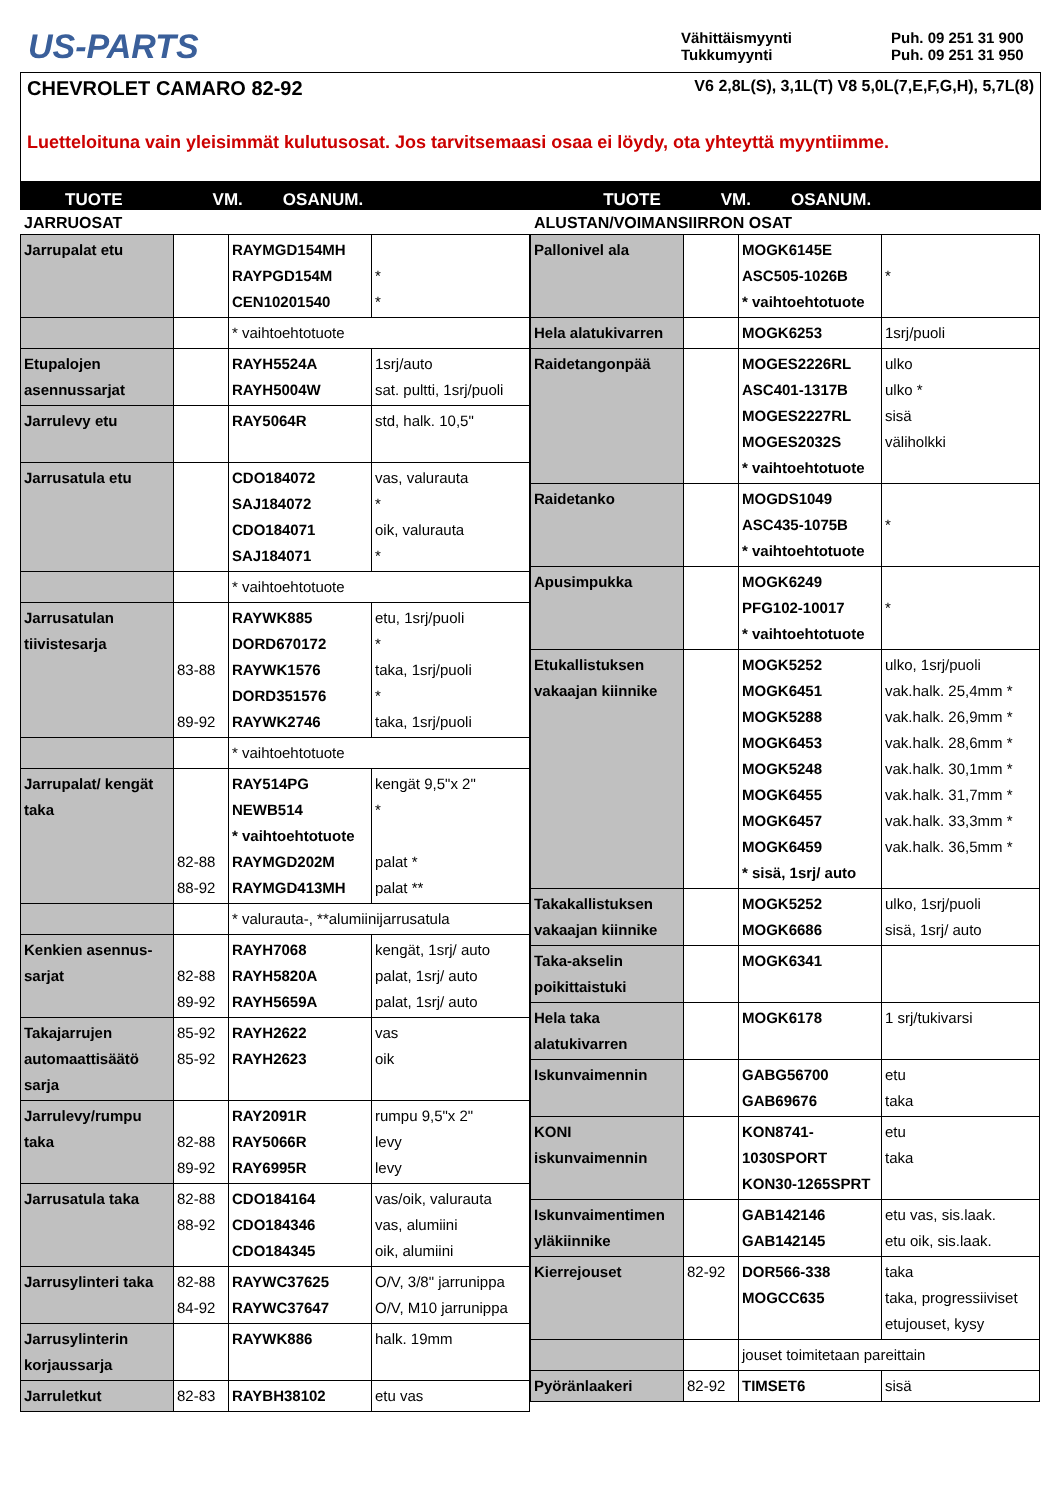US-PARTS
Vähittäismyynti Puh. 09 251 31 900 Tukkumyynti Puh. 09 251 31 950
CHEVROLET CAMARO 82-92 V6 2,8L(S), 3,1L(T) V8 5,0L(7,E,F,G,H), 5,7L(8)
Luetteloituna vain yleisimmät kulutusosat. Jos tarvitsemaasi osaa ei löydy, ota yhteyttä myyntiimme.
TUOTE VM. OSANUM. TUOTE VM. OSANUM.
JARRUOSAT
| Jarrupalat etu | | RAYMGD154MH RAYPGD154M CEN10201540 | * * |
| | | * vaihtoehtotuote | |
| Etupalojen asennussarjat | | RAYH5524A RAYH5004W | 1srj/auto sat. pultti, 1srj/puoli |
| Jarrulevy etu | | RAY5064R | std, halk. 10,5" |
| Jarrusatula etu | | CDO184072 SAJ184072 CDO184071 SAJ184071 | vas, valurauta * oik, valurauta * |
| | | * vaihtoehtotuote | |
| Jarrusatulan tiivistesarja | 83-88 89-92 | RAYWK885 DORD670172 RAYWK1576 DORD351576 RAYWK2746 | etu, 1srj/puoli * taka, 1srj/puoli * taka, 1srj/puoli |
| | | * vaihtoehtotuote | |
| Jarrupalat/ kengät taka | 82-88 88-92 | RAY514PG NEWB514 * vaihtoehtotuote RAYMGD202M RAYMGD413MH | kengät 9,5"x 2" * palat * palat ** |
| | | * valurauta-, **alumiinijarrusatula | |
| Kenkien asennus-sarjat | 82-88 89-92 | RAYH7068 RAYH5820A RAYH5659A | kengät, 1srj/ auto palat, 1srj/ auto palat, 1srj/ auto |
| Takajarrujen automaattisäätö sarja | 85-92 85-92 | RAYH2622 RAYH2623 | vas oik |
| Jarrulevy/rumpu taka | 82-88 89-92 | RAY2091R RAY5066R RAY6995R | rumpu 9,5"x 2" levy levy |
| Jarrusatula taka | 82-88 88-92 | CDO184164 CDO184346 CDO184345 | vas/oik, valurauta vas, alumiini oik, alumiini |
| Jarrusylinteri taka | 82-88 84-92 | RAYWC37625 RAYWC37647 | O/V, 3/8" jarrunippa O/V, M10 jarrunippa |
| Jarrusylinterin korjaussarja | | RAYWK886 | halk. 19mm |
| Jarruletkut | 82-83 | RAYBH38102 | etu vas |
ALUSTAN/VOIMANSIIRRON OSAT
| Pallonivel ala | | MOGK6145E ASC505-1026B * vaihtoehtotuote | * |
| Hela alatukivarren | | MOGK6253 | 1srj/puoli |
| Raidetangonpää | | MOGES2226RL ASC401-1317B MOGES2227RL MOGES2032S * vaihtoehtotuote | ulko ulko * sisä väliholkki |
| Raidetanko | | MOGDS1049 ASC435-1075B * vaihtoehtotuote | * |
| Apusimpukka | | MOGK6249 PFG102-10017 * vaihtoehtotuote | * |
| Etukallistuksen vakaajan kiinnike | | MOGK5252 MOGK6451 MOGK5288 MOGK6453 MOGK5248 MOGK6455 MOGK6457 MOGK6459 * sisä, 1srj/ auto | ulko, 1srj/puoli vak.halk. 25,4mm * vak.halk. 26,9mm * vak.halk. 28,6mm * vak.halk. 30,1mm * vak.halk. 31,7mm * vak.halk. 33,3mm * vak.halk. 36,5mm * |
| Takakallistuksen vakaajan kiinnike | | MOGK5252 MOGK6686 | ulko, 1srj/puoli sisä, 1srj/ auto |
| Taka-akselin poikittaistuki | | MOGK6341 | |
| Hela taka alatukivarren | | MOGK6178 | 1 srj/tukivarsi |
| Iskunvaimennin | | GABG56700 GAB69676 | etu taka |
| KONI iskunvaimennin | | KON8741-1030SPORT KON30-1265SPRT | etu taka |
| Iskunvaimentimen yläkiinnike | | GAB142146 GAB142145 | etu vas, sis.laak. etu oik, sis.laak. |
| Kierrejouset | 82-92 | DOR566-338 MOGCC635 | taka taka, progressiiviset etujouset, kysy |
| | | jouset toimitetaan pareittain | |
| Pyöränlaakeri | 82-92 | TIMSET6 | sisä |